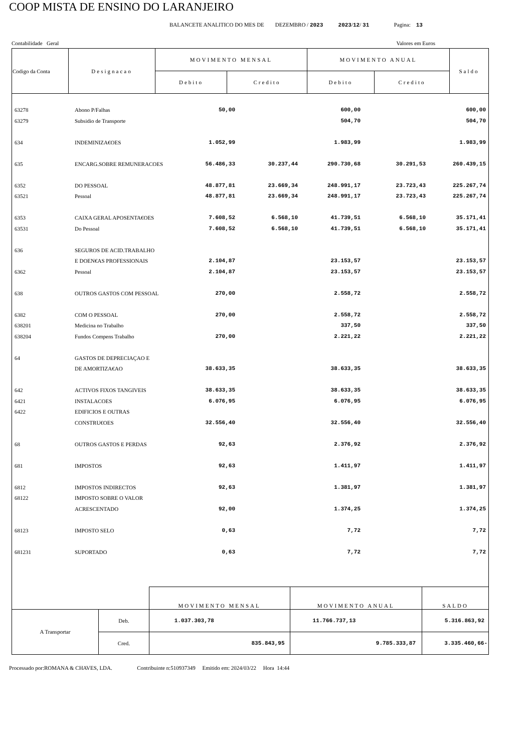COOP MISTA DE ENSINO DO LARANJEIRO
BALANCETE ANALITICO DO MES DE DEZEMBRO / 2023 2023/12/ 31 Pagina: 13
Contabilidade Geral Valores em Euros
| Codigo da Conta | Designacao | MOVIMENTO MENSAL | | MOVIMENTO ANUAL | | Saldo |
| | | Debito | Credito | Debito | Credito | |
| 63278 | Abono P/Falhas | 50,00 | | 600,00 | | 600,00 |
| 63279 | Subsidio de Transporte | | | 504,70 | | 504,70 |
| 634 | INDEMINIZA€OES | 1.052,99 | | 1.983,99 | | 1.983,99 |
| 635 | ENCARG.SOBRE REMUNERACOES | 56.486,33 | 30.237,44 | 290.730,68 | 30.291,53 | 260.439,15 |
| 6352 | DO PESSOAL | 48.877,81 | 23.669,34 | 248.991,17 | 23.723,43 | 225.267,74 |
| 63521 | Pessoal | 48.877,81 | 23.669,34 | 248.991,17 | 23.723,43 | 225.267,74 |
| 6353 | CAIXA GERAL APOSENTA€OES | 7.608,52 | 6.568,10 | 41.739,51 | 6.568,10 | 35.171,41 |
| 63531 | Do Pessoal | 7.608,52 | 6.568,10 | 41.739,51 | 6.568,10 | 35.171,41 |
| 636 | SEGUROS DE ACID.TRABALHO | | | | | |
| | E DOEN€AS PROFESSIONAIS | 2.104,87 | | 23.153,57 | | 23.153,57 |
| 6362 | Pessoal | 2.104,87 | | 23.153,57 | | 23.153,57 |
| 638 | OUTROS GASTOS COM PESSOAL | 270,00 | | 2.558,72 | | 2.558,72 |
| 6382 | COM O PESSOAL | 270,00 | | 2.558,72 | | 2.558,72 |
| 638201 | Medicina no Trabalho | | | 337,50 | | 337,50 |
| 638204 | Fundos Compens Trabalho | 270,00 | | 2.221,22 | | 2.221,22 |
| 64 | GASTOS DE DEPRECIAÇAO E | | | | | |
| | DE AMORTIZA€AO | 38.633,35 | | 38.633,35 | | 38.633,35 |
| 642 | ACTIVOS FIXOS TANGIVEIS | 38.633,35 | | 38.633,35 | | 38.633,35 |
| 6421 | INSTALACOES | 6.076,95 | | 6.076,95 | | 6.076,95 |
| 6422 | EDIFICIOS E OUTRAS | | | | | |
| | CONSTRU€OES | 32.556,40 | | 32.556,40 | | 32.556,40 |
| 68 | OUTROS GASTOS E PERDAS | 92,63 | | 2.376,92 | | 2.376,92 |
| 681 | IMPOSTOS | 92,63 | | 1.411,97 | | 1.411,97 |
| 6812 | IMPOSTOS INDIRECTOS | 92,63 | | 1.381,97 | | 1.381,97 |
| 68122 | IMPOSTO SOBRE O VALOR | | | | | |
| | ACRESCENTADO | 92,00 | | 1.374,25 | | 1.374,25 |
| 68123 | IMPOSTO SELO | 0,63 | | 7,72 | | 7,72 |
| 681231 | SUPORTADO | 0,63 | | 7,72 | | 7,72 |
| | | MOVIMENTO MENSAL | MOVIMENTO ANUAL | SALDO |
| A Transportar | Deb. | 1.037.303,78 | 11.766.737,13 | 5.316.863,92 |
| | Cred. | 835.843,95 | 9.785.333,87 | 3.335.460,66- |
Processado por:ROMANA & CHAVES, LDA. Contribuinte n:510937349 Emitido em: 2024/03/22 Hora 14:44